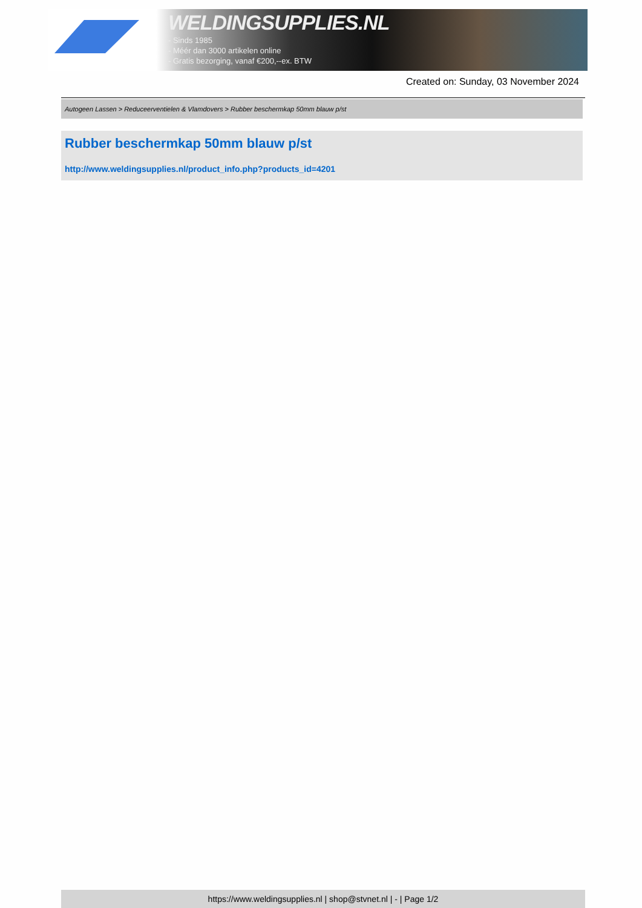WELDINGSUPPLIES.NL
- Sinds 1985
- Méér dan 3000 artikelen online
- Gratis bezorging, vanaf €200,--ex. BTW
Created on: Sunday, 03 November 2024
Autogeen Lassen > Reduceerventielen & Vlamdovers > Rubber beschermkap 50mm blauw p/st
Rubber beschermkap 50mm blauw p/st
http://www.weldingsupplies.nl/product_info.php?products_id=4201
https://www.weldingsupplies.nl | shop@stvnet.nl | - | Page 1/2